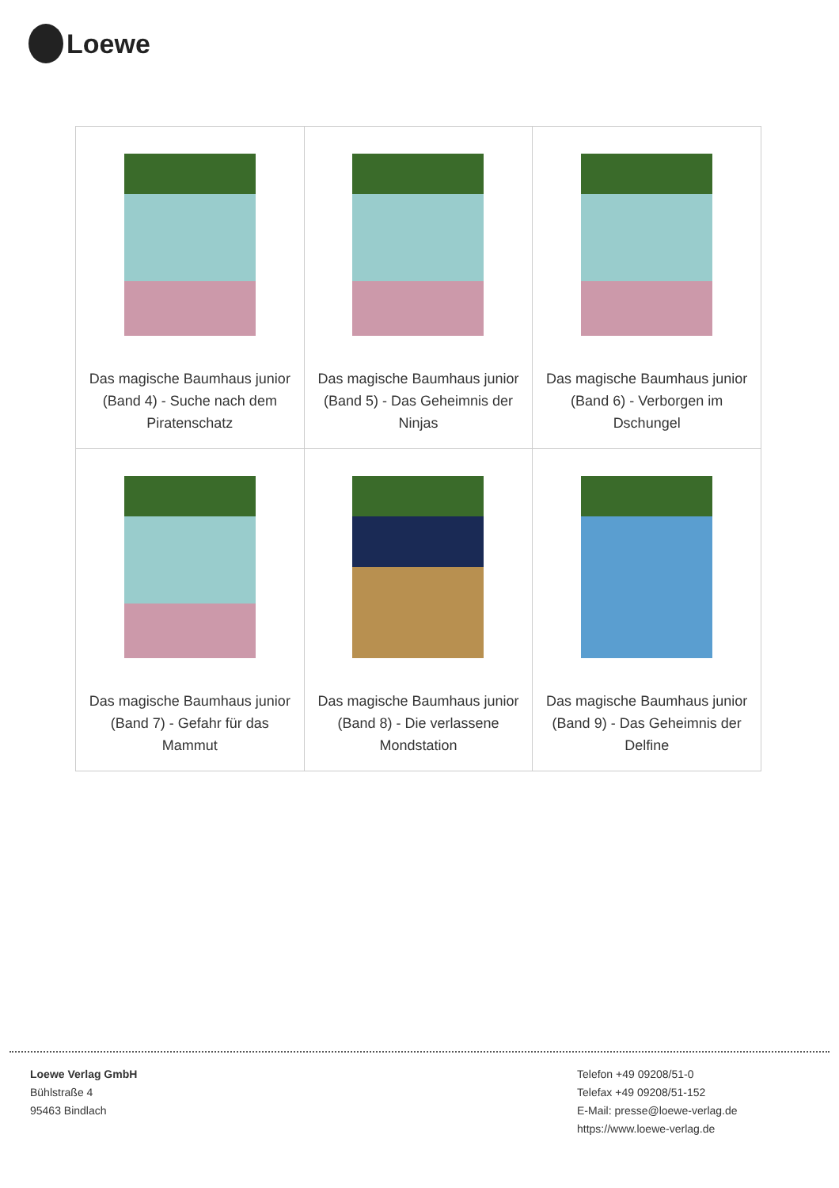Loewe
| Das magische Baumhaus junior (Band 4) - Suche nach dem Piratenschatz | Das magische Baumhaus junior (Band 5) - Das Geheimnis der Ninjas | Das magische Baumhaus junior (Band 6) - Verborgen im Dschungel |
| Das magische Baumhaus junior (Band 7) - Gefahr für das Mammut | Das magische Baumhaus junior (Band 8) - Die verlassene Mondstation | Das magische Baumhaus junior (Band 9) - Das Geheimnis der Delfine |
Loewe Verlag GmbH
Bühlstraße 4
95463 Bindlach
Telefon +49 09208/51-0
Telefax +49 09208/51-152
E-Mail: presse@loewe-verlag.de
https://www.loewe-verlag.de